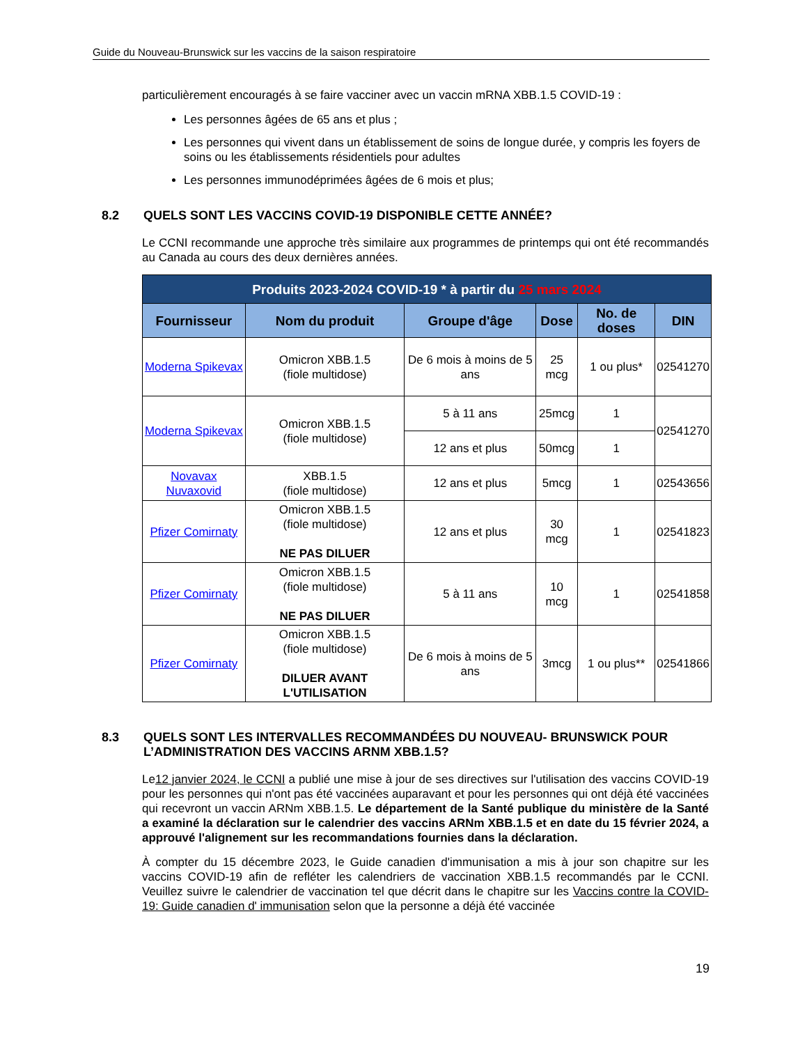Guide du Nouveau-Brunswick sur les vaccins de la saison respiratoire
particulièrement encouragés à se faire vacciner avec un vaccin mRNA XBB.1.5 COVID-19 :
Les personnes âgées de 65 ans et plus ;
Les personnes qui vivent dans un établissement de soins de longue durée, y compris les foyers de soins ou les établissements résidentiels pour adultes
Les personnes immunodéprimées âgées de 6 mois et plus;
8.2 QUELS SONT LES VACCINS COVID-19 DISPONIBLE CETTE ANNÉE?
Le CCNI recommande une approche très similaire aux programmes de printemps qui ont été recommandés au Canada au cours des deux dernières années.
| Produits 2023-2024 COVID-19 * à partir du 25 mars 2024 | | | | | |
| --- | --- | --- | --- | --- | --- |
| Fournisseur | Nom du produit | Groupe d'âge | Dose | No. de doses | DIN |
| Moderna Spikevax | Omicron XBB.1.5 (fiole multidose) | De 6 mois à moins de 5 ans | 25 mcg | 1 ou plus* | 02541270 |
| Moderna Spikevax | Omicron XBB.1.5 (fiole multidose) | 5 à 11 ans | 25mcg | 1 | 02541270 |
| | | 12 ans et plus | 50mcg | 1 | |
| Novavax Nuvaxovid | XBB.1.5 (fiole multidose) | 12 ans et plus | 5mcg | 1 | 02543656 |
| Pfizer Comirnaty | Omicron XBB.1.5 (fiole multidose) NE PAS DILUER | 12 ans et plus | 30 mcg | 1 | 02541823 |
| Pfizer Comirnaty | Omicron XBB.1.5 (fiole multidose) NE PAS DILUER | 5 à 11 ans | 10 mcg | 1 | 02541858 |
| Pfizer Comirnaty | Omicron XBB.1.5 (fiole multidose) DILUER AVANT L'UTILISATION | De 6 mois à moins de 5 ans | 3mcg | 1 ou plus** | 02541866 |
8.3 QUELS SONT LES INTERVALLES RECOMMANDÉES DU NOUVEAU- BRUNSWICK POUR L’ADMINISTRATION DES VACCINS ARNM XBB.1.5?
Le12 janvier 2024, le CCNI a publié une mise à jour de ses directives sur l'utilisation des vaccins COVID-19 pour les personnes qui n'ont pas été vaccinées auparavant et pour les personnes qui ont déjà été vaccinées qui recevront un vaccin ARNm XBB.1.5. Le département de la Santé publique du ministère de la Santé a examiné la déclaration sur le calendrier des vaccins ARNm XBB.1.5 et en date du 15 février 2024, a approuvé l'alignement sur les recommandations fournies dans la déclaration.
À compter du 15 décembre 2023, le Guide canadien d'immunisation a mis à jour son chapitre sur les vaccins COVID-19 afin de refléter les calendriers de vaccination XBB.1.5 recommandés par le CCNI. Veuillez suivre le calendrier de vaccination tel que décrit dans le chapitre sur les Vaccins contre la COVID-19: Guide canadien d' immunisation selon que la personne a déjà été vaccinée
19